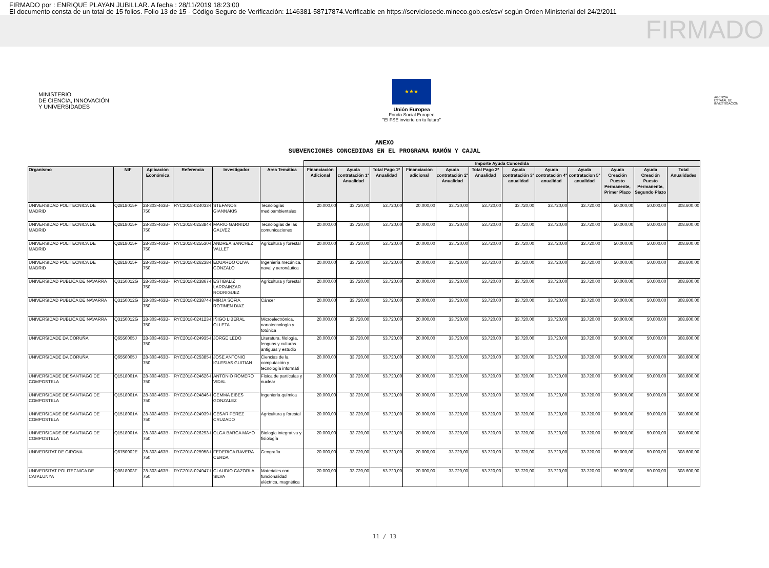FIRMADO por : ENRIQUE PLAYAN JUBILLAR. A fecha : 28/11/2019 18:23:00
El documento consta de un total de 15 folios. Folio 13 de 15 - Código Seguro de Verificación: 1146381-58717874.Verificable en https://serviciosede.mineco.gob.es/csv/ según Orden Ministerial del 24/2/2011
FIRMADO
MINISTERIO
DE CIENCIA, INNOVACIÓN
Y UNIVERSIDADES
★★★
Unión Europea
Fondo Social Europeo
"El FSE invierte en tu futuro"
AGENCIA
ESTATAL DE
INVESTIGACIÓN
ANEXO
SUBVENCIONES CONCEDIDAS EN EL PROGRAMA RAMÓN Y CAJAL
| | | | | | | Importe Ayuda Concedida | | | | | | | | | | | |
| --- | --- | --- | --- | --- | --- | --- | --- | --- | --- | --- | --- | --- | --- | --- | --- | --- | --- |
| Organismo | NIF | Aplicación Económica | Referencia | Investigador | Area Temática | Financiación Adicional | Ayuda contratación 1ª Anualidad | Total Pago 1ª Anualidad | Financiación adicional | Ayuda contratación 2ª Anualidad | Total Pago 2ª Anualidad | Ayuda contratación 3ª anualidad | Ayuda contratación 4ª anualidad | Ayuda contratacion 5ª anualidad | Ayuda Creación Puesto Permanente, Primer Plazo | Ayuda Creación Puesto Permanente, Segundo Plazo | Total Anualidades |
| UNIVERSIDAD POLITECNICA DE MADRID | Q2818015F | 28-303-463B-750 | RYC2018-024033-I | STEFANOS GIANNAKIS | Tecnologías medioambientales | 20.000,00 | 33.720,00 | 53.720,00 | 20.000,00 | 33.720,00 | 53.720,00 | 33.720,00 | 33.720,00 | 33.720,00 | 50.000,00 | 50.000,00 | 308.600,00 |
| UNIVERSIDAD POLITECNICA DE MADRID | Q2818015F | 28-303-463B-750 | RYC2018-025384-I | MARIO GARRIDO GALVEZ | Tecnologías de las comunicaciones | 20.000,00 | 33.720,00 | 53.720,00 | 20.000,00 | 33.720,00 | 53.720,00 | 33.720,00 | 33.720,00 | 33.720,00 | 50.000,00 | 50.000,00 | 308.600,00 |
| UNIVERSIDAD POLITECNICA DE MADRID | Q2818015F | 28-303-463B-750 | RYC2018-025530-I | ANDREA SANCHEZ VALLET | Agricultura y forestal | 20.000,00 | 33.720,00 | 53.720,00 | 20.000,00 | 33.720,00 | 53.720,00 | 33.720,00 | 33.720,00 | 33.720,00 | 50.000,00 | 50.000,00 | 308.600,00 |
| UNIVERSIDAD POLITECNICA DE MADRID | Q2818015F | 28-303-463B-750 | RYC2018-026238-I | EDUARDO OLIVA GONZALO | Ingeniería mecánica, naval y aeronáutica | 20.000,00 | 33.720,00 | 53.720,00 | 20.000,00 | 33.720,00 | 53.720,00 | 33.720,00 | 33.720,00 | 33.720,00 | 50.000,00 | 50.000,00 | 308.600,00 |
| UNIVERSIDAD PUBLICA DE NAVARRA | Q3150012G | 28-303-463B-750 | RYC2018-023867-I | ESTIBALIZ LARRAINZAR RODRIGUEZ | Agricultura y forestal | 20.000,00 | 33.720,00 | 53.720,00 | 20.000,00 | 33.720,00 | 53.720,00 | 33.720,00 | 33.720,00 | 33.720,00 | 50.000,00 | 50.000,00 | 308.600,00 |
| UNIVERSIDAD PUBLICA DE NAVARRA | Q3150012G | 28-303-463B-750 | RYC2018-023874-I | MIRJA SOFIA ROTINEN DIAZ | Cáncer | 20.000,00 | 33.720,00 | 53.720,00 | 20.000,00 | 33.720,00 | 53.720,00 | 33.720,00 | 33.720,00 | 33.720,00 | 50.000,00 | 50.000,00 | 308.600,00 |
| UNIVERSIDAD PUBLICA DE NAVARRA | Q3150012G | 28-303-463B-750 | RYC2018-024123-I | IÑIGO LIBERAL OLLETA | Microelectrónica, nanotecnología y fotónica | 20.000,00 | 33.720,00 | 53.720,00 | 20.000,00 | 33.720,00 | 53.720,00 | 33.720,00 | 33.720,00 | 33.720,00 | 50.000,00 | 50.000,00 | 308.600,00 |
| UNIVERSIDADE DA CORUÑA | Q6550005J | 28-303-463B-750 | RYC2018-024935-I | JORGE LEDO | Literatura, filología, lenguas y culturas antiguas y estudio | 20.000,00 | 33.720,00 | 53.720,00 | 20.000,00 | 33.720,00 | 53.720,00 | 33.720,00 | 33.720,00 | 33.720,00 | 50.000,00 | 50.000,00 | 308.600,00 |
| UNIVERSIDADE DA CORUÑA | Q6550005J | 28-303-463B-750 | RYC2018-025385-I | JOSE ANTONIO IGLESIAS GUITIAN | Ciencias de la computación y tecnología informáti | 20.000,00 | 33.720,00 | 53.720,00 | 20.000,00 | 33.720,00 | 53.720,00 | 33.720,00 | 33.720,00 | 33.720,00 | 50.000,00 | 50.000,00 | 308.600,00 |
| UNIVERSIDADE DE SANTIAGO DE COMPOSTELA | Q1518001A | 28-303-463B-750 | RYC2018-024626-I | ANTONIO ROMERO VIDAL | Física de partículas y nuclear | 20.000,00 | 33.720,00 | 53.720,00 | 20.000,00 | 33.720,00 | 53.720,00 | 33.720,00 | 33.720,00 | 33.720,00 | 50.000,00 | 50.000,00 | 308.600,00 |
| UNIVERSIDADE DE SANTIAGO DE COMPOSTELA | Q1518001A | 28-303-463B-750 | RYC2018-024846-I | GEMMA EIBES GONZALEZ | Ingeniería química | 20.000,00 | 33.720,00 | 53.720,00 | 20.000,00 | 33.720,00 | 53.720,00 | 33.720,00 | 33.720,00 | 33.720,00 | 50.000,00 | 50.000,00 | 308.600,00 |
| UNIVERSIDADE DE SANTIAGO DE COMPOSTELA | Q1518001A | 28-303-463B-750 | RYC2018-024939-I | CESAR PEREZ CRUZADO | Agricultura y forestal | 20.000,00 | 33.720,00 | 53.720,00 | 20.000,00 | 33.720,00 | 53.720,00 | 33.720,00 | 33.720,00 | 33.720,00 | 50.000,00 | 50.000,00 | 308.600,00 |
| UNIVERSIDADE DE SANTIAGO DE COMPOSTELA | Q1518001A | 28-303-463B-750 | RYC2018-026293-I | OLGA BARCA MAYO | Biología integrativa y fisiología | 20.000,00 | 33.720,00 | 53.720,00 | 20.000,00 | 33.720,00 | 53.720,00 | 33.720,00 | 33.720,00 | 33.720,00 | 50.000,00 | 50.000,00 | 308.600,00 |
| UNIVERSITAT DE GIRONA | Q6750002E | 28-303-463B-750 | RYC2018-025958-I | FEDERICA RAVERA CERDA | Geografía | 20.000,00 | 33.720,00 | 53.720,00 | 20.000,00 | 33.720,00 | 53.720,00 | 33.720,00 | 33.720,00 | 33.720,00 | 50.000,00 | 50.000,00 | 308.600,00 |
| UNIVERSITAT POLITECNICA DE CATALUNYA | Q0818003F | 28-303-463B-750 | RYC2018-024947-I | CLAUDIO CAZORLA SILVA | Materiales con funcionalidad eléctrica, magnética | 20.000,00 | 33.720,00 | 53.720,00 | 20.000,00 | 33.720,00 | 53.720,00 | 33.720,00 | 33.720,00 | 33.720,00 | 50.000,00 | 50.000,00 | 308.600,00 |
11 / 13